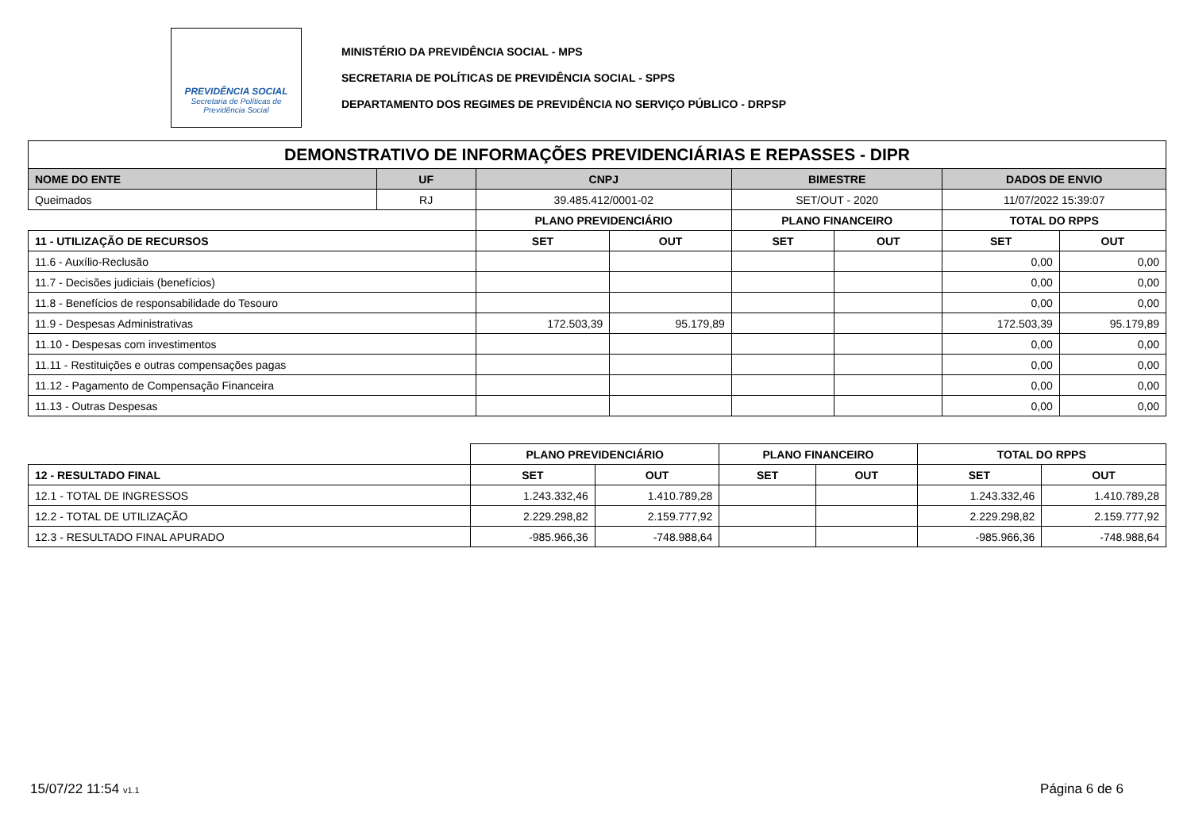PREVIDÊNCIA SOCIAL
Secretaria de Políticas de
Previdência Social
MINISTÉRIO DA PREVIDÊNCIA SOCIAL - MPS
SECRETARIA DE POLÍTICAS DE PREVIDÊNCIA SOCIAL - SPPS
DEPARTAMENTO DOS REGIMES DE PREVIDÊNCIA NO SERVIÇO PÚBLICO - DRPSP
| DEMONSTRATIVO DE INFORMAÇÕES PREVIDENCIÁRIAS E REPASSES - DIPR | | | | | | | |
| --- | --- | --- | --- | --- | --- | --- | --- |
| NOME DO ENTE | UF | CNPJ | | BIMESTRE | | DADOS DE ENVIO | |
| Queimados | RJ | 39.485.412/0001-02 | | SET/OUT - 2020 | | 11/07/2022 15:39:07 | |
| | | PLANO PREVIDENCIÁRIO | | PLANO FINANCEIRO | | TOTAL DO RPPS | |
| 11 - UTILIZAÇÃO DE RECURSOS | | SET | OUT | SET | OUT | SET | OUT |
| 11.6 - Auxílio-Reclusão | | | | | | 0,00 | 0,00 |
| 11.7 - Decisões judiciais (benefícios) | | | | | | 0,00 | 0,00 |
| 11.8 - Benefícios de responsabilidade do Tesouro | | | | | | 0,00 | 0,00 |
| 11.9 - Despesas Administrativas | | 172.503,39 | 95.179,89 | | | 172.503,39 | 95.179,89 |
| 11.10 - Despesas com investimentos | | | | | | 0,00 | 0,00 |
| 11.11 - Restituições e outras compensações pagas | | | | | | 0,00 | 0,00 |
| 11.12 - Pagamento de Compensação Financeira | | | | | | 0,00 | 0,00 |
| 11.13 - Outras Despesas | | | | | | 0,00 | 0,00 |
| | PLANO PREVIDENCIÁRIO | | PLANO FINANCEIRO | | TOTAL DO RPPS | |
| 12 - RESULTADO FINAL | SET | OUT | SET | OUT | SET | OUT |
| 12.1 - TOTAL DE INGRESSOS | 1.243.332,46 | 1.410.789,28 | | | 1.243.332,46 | 1.410.789,28 |
| 12.2 - TOTAL DE UTILIZAÇÃO | 2.229.298,82 | 2.159.777,92 | | | 2.229.298,82 | 2.159.777,92 |
| 12.3 - RESULTADO FINAL APURADO | -985.966,36 | -748.988,64 | | | -985.966,36 | -748.988,64 |
15/07/22 11:54 v1.1 Página 6 de 6